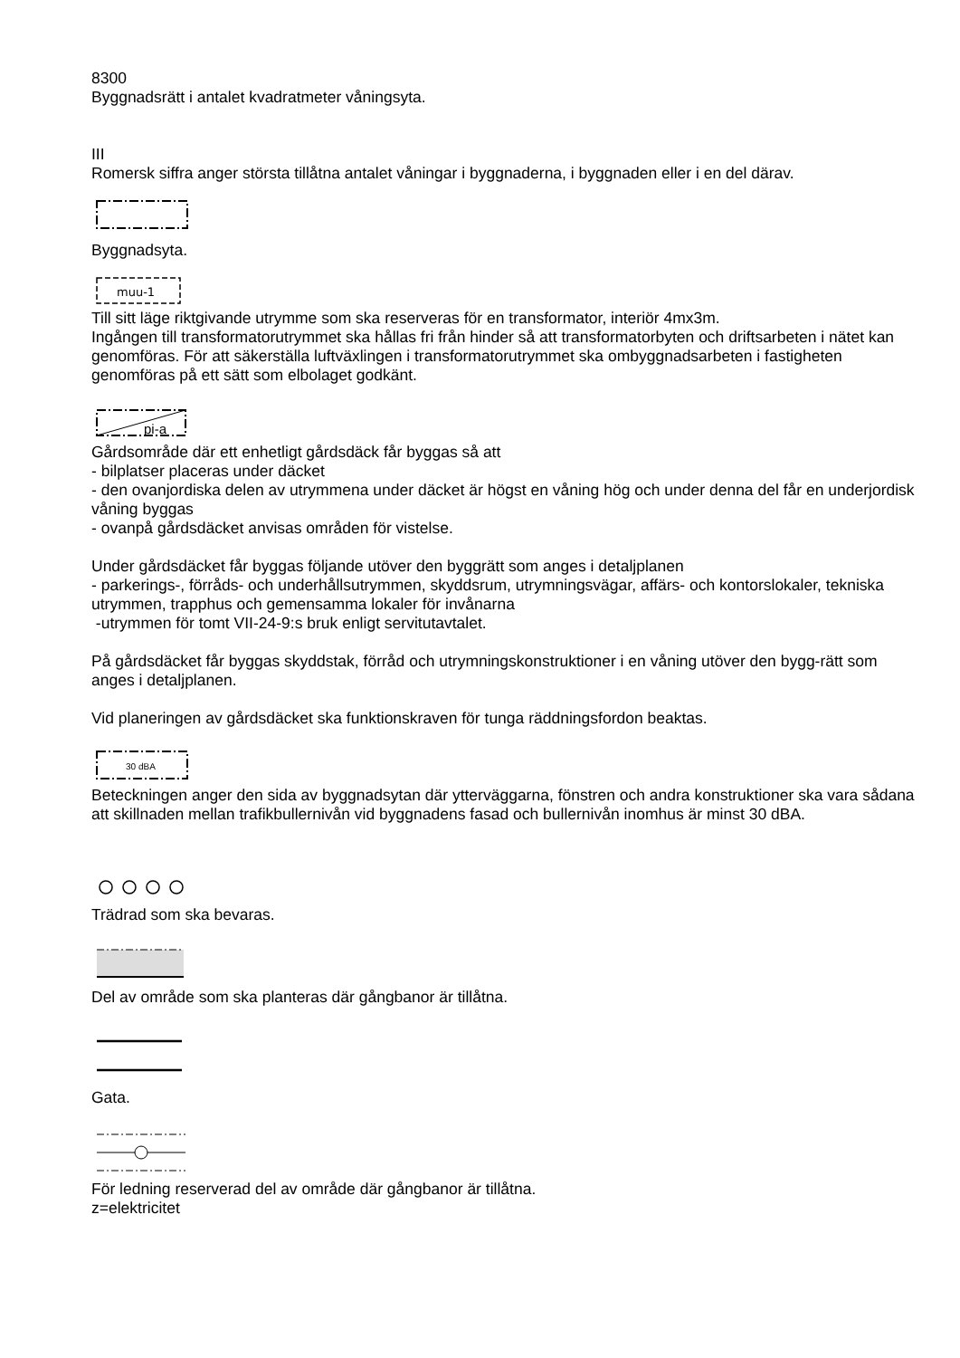8300
Byggnadsrätt i antalet kvadratmeter våningsyta.
III
Romersk siffra anger största tillåtna antalet våningar i byggnaderna, i byggnaden eller i en del därav.
Byggnadsyta.
muu-1
Till sitt läge riktgivande utrymme som ska reserveras för en transformator, interiör 4mx3m.
Ingången till transformatorutrymmet ska hållas fri från hinder så att transformatorbyten och driftsarbeten i nätet kan genomföras. För att säkerställa luftväxlingen i transformatorutrymmet ska ombyggnadsarbeten i fastigheten genomföras på ett sätt som elbolaget godkänt.
pi-a
Gårdsområde där ett enhetligt gårdsdäck får byggas så att
- bilplatser placeras under däcket
- den ovanjordiska delen av utrymmena under däcket är högst en våning hög och under denna del får en underjordisk våning byggas
- ovanpå gårdsdäcket anvisas områden för vistelse.
Under gårdsdäcket får byggas följande utöver den byggrätt som anges i detaljplanen
- parkerings-, förråds- och underhållsutrymmen, skyddsrum, utrymningsvägar, affärs- och kontorslokaler, tekniska utrymmen, trapphus och gemensamma lokaler för invånarna
-utrymmen för tomt VII-24-9:s bruk enligt servitutavtalet.
På gårdsdäcket får byggas skyddstak, förråd och utrymningskonstruktioner i en våning utöver den bygg-rätt som anges i detaljplanen.
Vid planeringen av gårdsdäcket ska funktionskraven för tunga räddningsfordon beaktas.
30 dBA
Beteckningen anger den sida av byggnadsytan där ytterväggarna, fönstren och andra konstruktioner ska vara sådana att skillnaden mellan trafikbullernivån vid byggnadens fasad och bullernivån inomhus är minst 30 dBA.
Trädrad som ska bevaras.
Del av område som ska planteras där gångbanor är tillåtna.
Gata.
För ledning reserverad del av område där gångbanor är tillåtna.
z=elektricitet